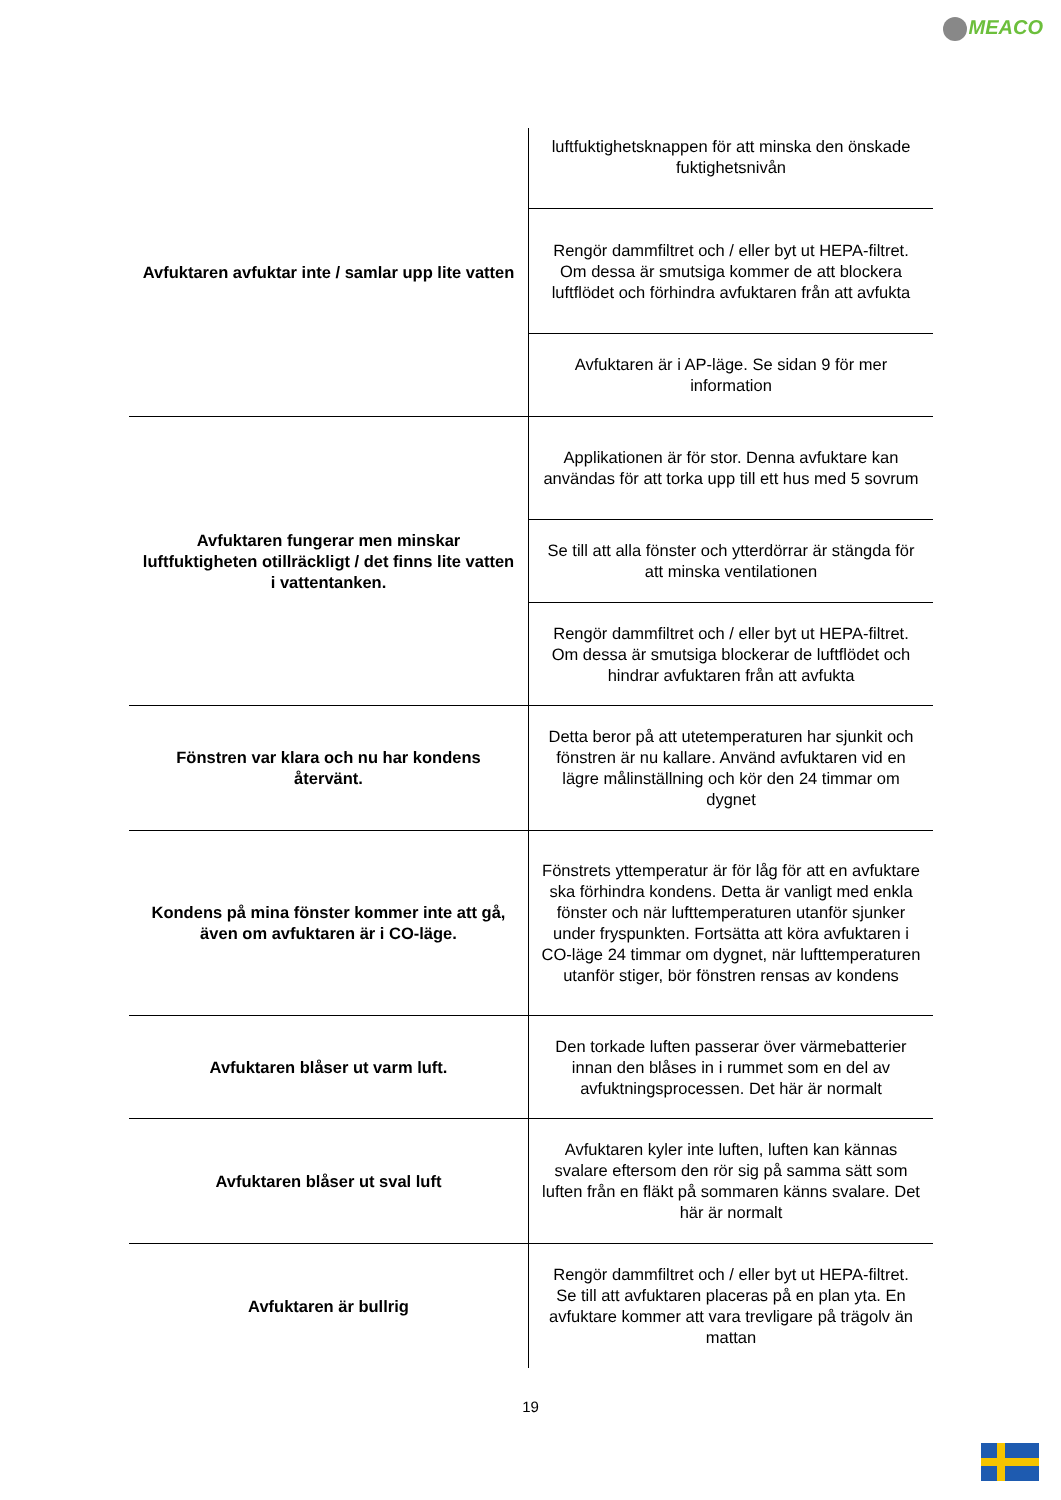MEACO
| Avfuktaren avfuktar inte / samlar upp lite vatten | luftfuktighetsknappen för att minska den önskade fuktighetsnivån |
| | Rengör dammfiltret och / eller byt ut HEPA-filtret. Om dessa är smutsiga kommer de att blockera luftflödet och förhindra avfuktaren från att avfukta |
| | Avfuktaren är i AP-läge. Se sidan 9 för mer information |
| Avfuktaren fungerar men minskar luftfuktigheten otillräckligt / det finns lite vatten i vattentanken. | Applikationen är för stor. Denna avfuktare kan användas för att torka upp till ett hus med 5 sovrum |
| | Se till att alla fönster och ytterdörrar är stängda för att minska ventilationen |
| | Rengör dammfiltret och / eller byt ut HEPA-filtret. Om dessa är smutsiga blockerar de luftflödet och hindrar avfuktaren från att avfukta |
| Fönstren var klara och nu har kondens återvänt. | Detta beror på att utetemperaturen har sjunkit och fönstren är nu kallare. Använd avfuktaren vid en lägre målinställning och kör den 24 timmar om dygnet |
| Kondens på mina fönster kommer inte att gå, även om avfuktaren är i CO-läge. | Fönstrets yttemperatur är för låg för att en avfuktare ska förhindra kondens. Detta är vanligt med enkla fönster och när lufttemperaturen utanför sjunker under fryspunkten. Fortsätta att köra avfuktaren i CO-läge 24 timmar om dygnet, när lufttemperaturen utanför stiger, bör fönstren rensas av kondens |
| Avfuktaren blåser ut varm luft. | Den torkade luften passerar över värmebatterier innan den blåses in i rummet som en del av avfuktningsprocessen. Det här är normalt |
| Avfuktaren blåser ut sval luft | Avfuktaren kyler inte luften, luften kan kännas svalare eftersom den rör sig på samma sätt som luften från en fläkt på sommaren känns svalare. Det här är normalt |
| Avfuktaren är bullrig | Rengör dammfiltret och / eller byt ut HEPA-filtret. Se till att avfuktaren placeras på en plan yta. En avfuktare kommer att vara trevligare på trägolv än mattan |
19